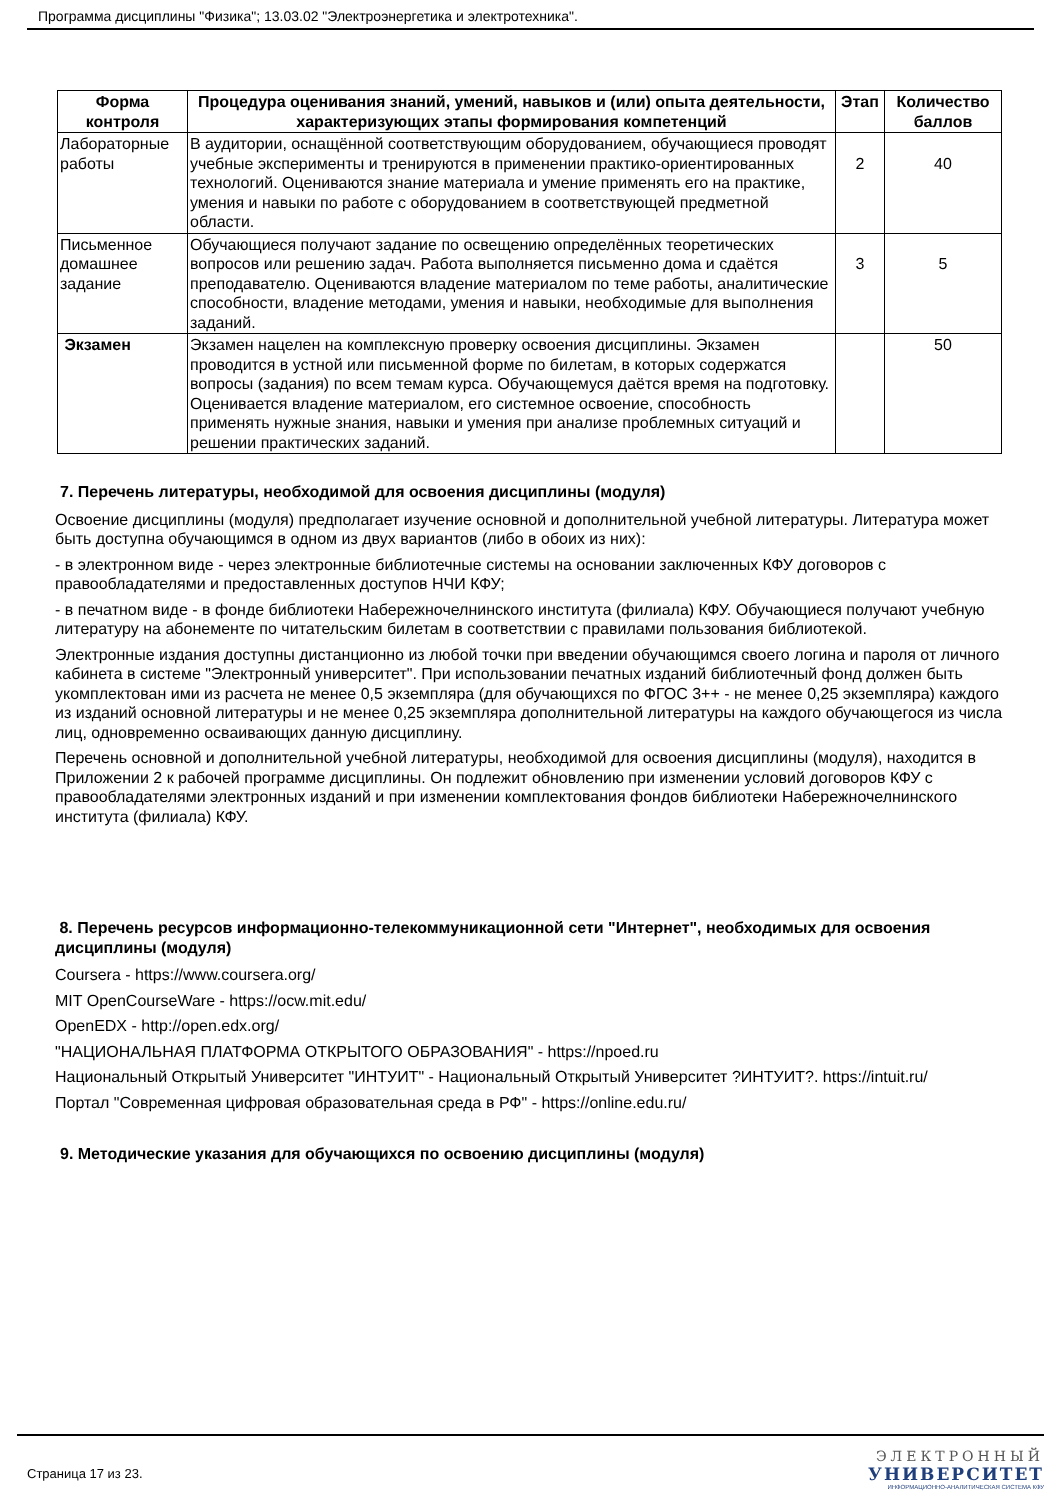Программа дисциплины "Физика"; 13.03.02 "Электроэнергетика и электротехника".
| Форма контроля | Процедура оценивания знаний, умений, навыков и (или) опыта деятельности, характеризующих этапы формирования компетенций | Этап | Количество баллов |
| --- | --- | --- | --- |
| Лабораторные работы | В аудитории, оснащённой соответствующим оборудованием, обучающиеся проводят учебные эксперименты и тренируются в применении практико-ориентированных технологий. Оцениваются знание материала и умение применять его на практике, умения и навыки по работе с оборудованием в соответствующей предметной области. | 2 | 40 |
| Письменное домашнее задание | Обучающиеся получают задание по освещению определённых теоретических вопросов или решению задач. Работа выполняется письменно дома и сдаётся преподавателю. Оцениваются владение материалом по теме работы, аналитические способности, владение методами, умения и навыки, необходимые для выполнения заданий. | 3 | 5 |
| Экзамен | Экзамен нацелен на комплексную проверку освоения дисциплины. Экзамен проводится в устной или письменной форме по билетам, в которых содержатся вопросы (задания) по всем темам курса. Обучающемуся даётся время на подготовку. Оценивается владение материалом, его системное освоение, способность применять нужные знания, навыки и умения при анализе проблемных ситуаций и решении практических заданий. | | 50 |
7. Перечень литературы, необходимой для освоения дисциплины (модуля)
Освоение дисциплины (модуля) предполагает изучение основной и дополнительной учебной литературы. Литература может быть доступна обучающимся в одном из двух вариантов (либо в обоих из них):
- в электронном виде - через электронные библиотечные системы на основании заключенных КФУ договоров с правообладателями и предоставленных доступов НЧИ КФУ;
- в печатном виде - в фонде библиотеки Набережночелнинского института (филиала) КФУ. Обучающиеся получают учебную литературу на абонементе по читательским билетам в соответствии с правилами пользования библиотекой.
Электронные издания доступны дистанционно из любой точки при введении обучающимся своего логина и пароля от личного кабинета в системе "Электронный университет". При использовании печатных изданий библиотечный фонд должен быть укомплектован ими из расчета не менее 0,5 экземпляра (для обучающихся по ФГОС 3++ - не менее 0,25 экземпляра) каждого из изданий основной литературы и не менее 0,25 экземпляра дополнительной литературы на каждого обучающегося из числа лиц, одновременно осваивающих данную дисциплину.
Перечень основной и дополнительной учебной литературы, необходимой для освоения дисциплины (модуля), находится в Приложении 2 к рабочей программе дисциплины. Он подлежит обновлению при изменении условий договоров КФУ с правообладателями электронных изданий и при изменении комплектования фондов библиотеки Набережночелнинского института (филиала) КФУ.
8. Перечень ресурсов информационно-телекоммуникационной сети "Интернет", необходимых для освоения дисциплины (модуля)
Coursera - https://www.coursera.org/
MIT OpenCourseWare - https://ocw.mit.edu/
OpenEDX - http://open.edx.org/
"НАЦИОНАЛЬНАЯ ПЛАТФОРМА ОТКРЫТОГО ОБРАЗОВАНИЯ" - https://npoed.ru
Национальный Открытый Университет "ИНТУИТ" - Национальный Открытый Университет ?ИНТУИТ?. https://intuit.ru/
Портал "Современная цифровая образовательная среда в РФ" - https://online.edu.ru/
9. Методические указания для обучающихся по освоению дисциплины (модуля)
Страница 17 из 23.
ЭЛЕКТРОННЫЙ
УНИВЕРСИТЕТ
ИНФОРМАЦИОННО-АНАЛИТИЧЕСКАЯ СИСТЕМА КФУ